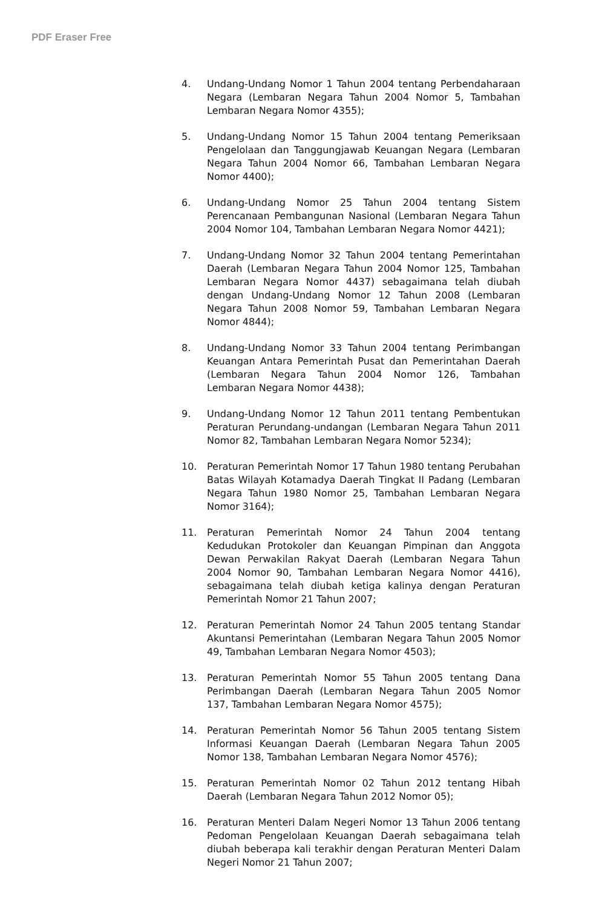PDF Eraser Free
4. Undang-Undang Nomor 1 Tahun 2004 tentang Perbendaharaan Negara (Lembaran Negara Tahun 2004 Nomor 5, Tambahan Lembaran Negara Nomor 4355);
5. Undang-Undang Nomor 15 Tahun 2004 tentang Pemeriksaan Pengelolaan dan Tanggungjawab Keuangan Negara (Lembaran Negara Tahun 2004 Nomor 66, Tambahan Lembaran Negara Nomor 4400);
6. Undang-Undang Nomor 25 Tahun 2004 tentang Sistem Perencanaan Pembangunan Nasional (Lembaran Negara Tahun 2004 Nomor 104, Tambahan Lembaran Negara Nomor 4421);
7. Undang-Undang Nomor 32 Tahun 2004 tentang Pemerintahan Daerah (Lembaran Negara Tahun 2004 Nomor 125, Tambahan Lembaran Negara Nomor 4437) sebagaimana telah diubah dengan Undang-Undang Nomor 12 Tahun 2008 (Lembaran Negara Tahun 2008 Nomor 59, Tambahan Lembaran Negara Nomor 4844);
8. Undang-Undang Nomor 33 Tahun 2004 tentang Perimbangan Keuangan Antara Pemerintah Pusat dan Pemerintahan Daerah (Lembaran Negara Tahun 2004 Nomor 126, Tambahan Lembaran Negara Nomor 4438);
9. Undang-Undang Nomor 12 Tahun 2011 tentang Pembentukan Peraturan Perundang-undangan (Lembaran Negara Tahun 2011 Nomor 82, Tambahan Lembaran Negara Nomor 5234);
10. Peraturan Pemerintah Nomor 17 Tahun 1980 tentang Perubahan Batas Wilayah Kotamadya Daerah Tingkat II Padang (Lembaran Negara Tahun 1980 Nomor 25, Tambahan Lembaran Negara Nomor 3164);
11. Peraturan Pemerintah Nomor 24 Tahun 2004 tentang Kedudukan Protokoler dan Keuangan Pimpinan dan Anggota Dewan Perwakilan Rakyat Daerah (Lembaran Negara Tahun 2004 Nomor 90, Tambahan Lembaran Negara Nomor 4416), sebagaimana telah diubah ketiga kalinya dengan Peraturan Pemerintah Nomor 21 Tahun 2007;
12. Peraturan Pemerintah Nomor 24 Tahun 2005 tentang Standar Akuntansi Pemerintahan (Lembaran Negara Tahun 2005 Nomor 49, Tambahan Lembaran Negara Nomor 4503);
13. Peraturan Pemerintah Nomor 55 Tahun 2005 tentang Dana Perimbangan Daerah (Lembaran Negara Tahun 2005 Nomor 137, Tambahan Lembaran Negara Nomor 4575);
14. Peraturan Pemerintah Nomor 56 Tahun 2005 tentang Sistem Informasi Keuangan Daerah (Lembaran Negara Tahun 2005 Nomor 138, Tambahan Lembaran Negara Nomor 4576);
15. Peraturan Pemerintah Nomor 02 Tahun 2012 tentang Hibah Daerah (Lembaran Negara Tahun 2012 Nomor 05);
16. Peraturan Menteri Dalam Negeri Nomor 13 Tahun 2006 tentang Pedoman Pengelolaan Keuangan Daerah sebagaimana telah diubah beberapa kali terakhir dengan Peraturan Menteri Dalam Negeri Nomor 21 Tahun 2007;